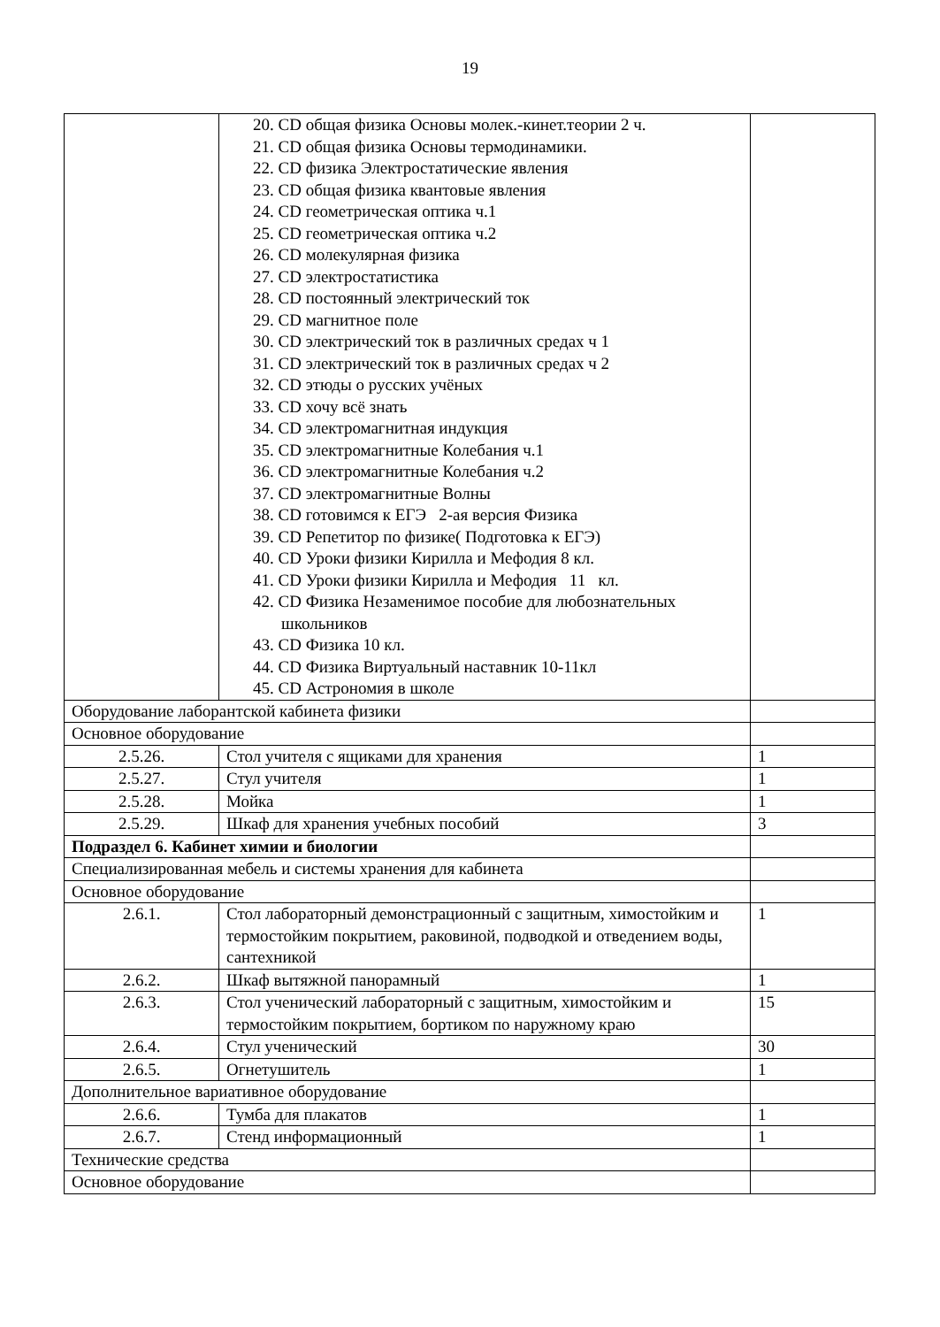19
| | 20. CD общая физика Основы молек.-кинет.теории 2 ч. 21. CD общая физика Основы термодинамики. 22. CD физика Электростатические явления 23. CD общая физика квантовые явления 24. CD геометрическая оптика ч.1 25. CD геометрическая оптика ч.2 26. CD молекулярная физика 27. CD электростатистика 28. CD постоянный электрический ток 29. CD магнитное поле 30. CD электрический ток в различных средах ч 1 31. CD электрический ток в различных средах ч 2 32. CD этюды о русских учёных 33. CD хочу всё знать 34. CD электромагнитная индукция 35. CD электромагнитные Колебания ч.1 36. CD электромагнитные Колебания ч.2 37. CD электромагнитные Волны 38. CD готовимся к ЕГЭ 2-ая версия Физика 39. CD Репетитор по физике( Подготовка к ЕГЭ) 40. CD Уроки физики Кирилла и Мефодия 8 кл. 41. CD Уроки физики Кирилла и Мефодия 11 кл. 42. CD Физика Незаменимое пособие для любознательных школьников 43. CD Физика 10 кл. 44. CD Физика Виртуальный наставник 10-11кл 45. CD Астрономия в школе | |
| Оборудование лаборантской кабинета физики | | |
| Основное оборудование | | |
| 2.5.26. | Стол учителя с ящиками для хранения | 1 |
| 2.5.27. | Стул учителя | 1 |
| 2.5.28. | Мойка | 1 |
| 2.5.29. | Шкаф для хранения учебных пособий | 3 |
| Подраздел 6. Кабинет химии и биологии | | |
| Специализированная мебель и системы хранения для кабинета | | |
| Основное оборудование | | |
| 2.6.1. | Стол лабораторный демонстрационный с защитным, химостойким и термостойким покрытием, раковиной, подводкой и отведением воды, сантехникой | 1 |
| 2.6.2. | Шкаф вытяжной панорамный | 1 |
| 2.6.3. | Стол ученический лабораторный с защитным, химостойким и термостойким покрытием, бортиком по наружному краю | 15 |
| 2.6.4. | Стул ученический | 30 |
| 2.6.5. | Огнетушитель | 1 |
| Дополнительное вариативное оборудование | | |
| 2.6.6. | Тумба для плакатов | 1 |
| 2.6.7. | Стенд информационный | 1 |
| Технические средства | | |
| Основное оборудование | | |